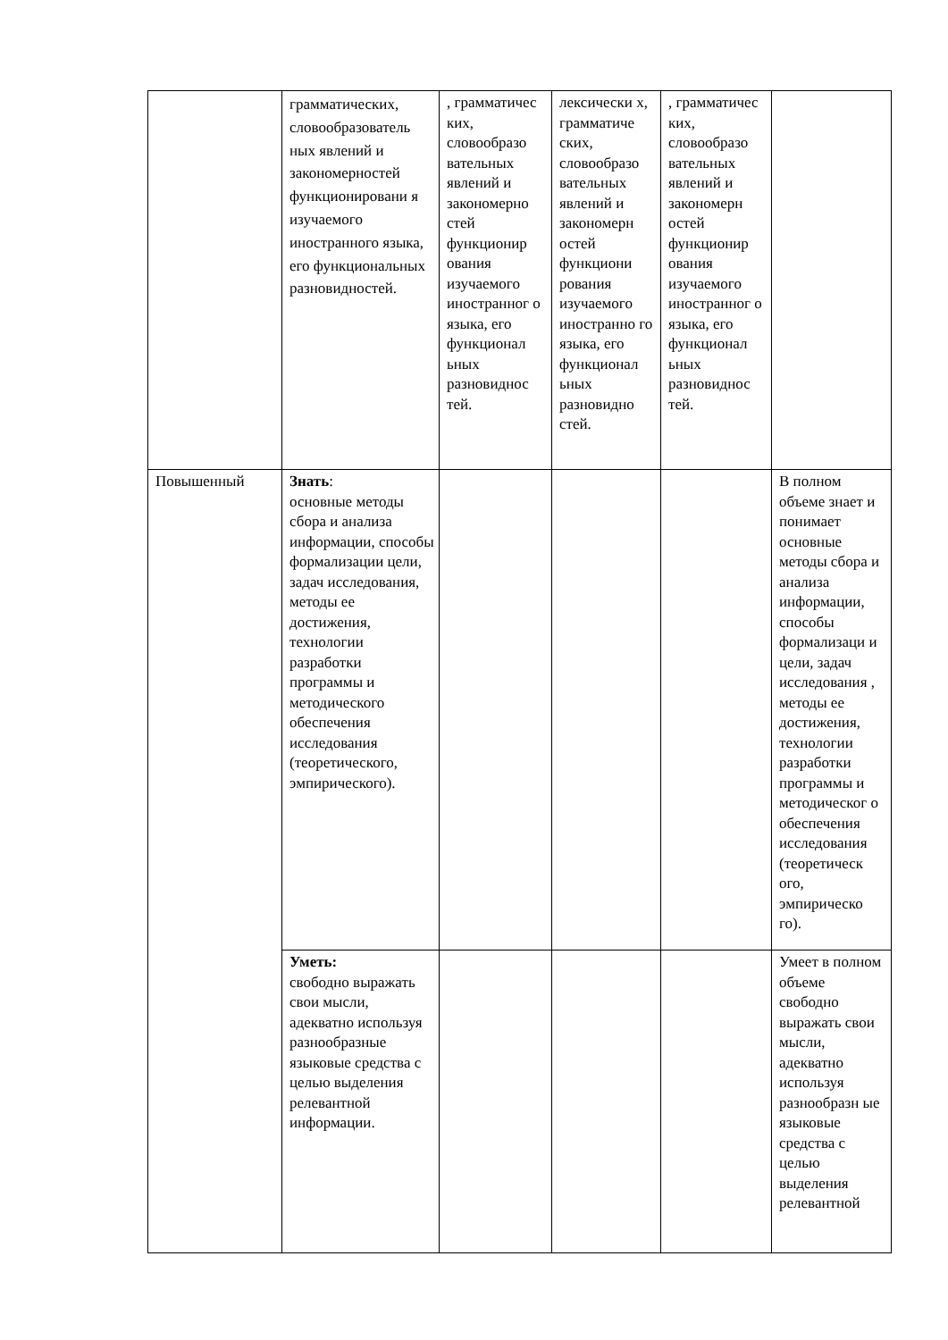| | грамматических, словообразователь ных явлений и закономерностей функционировани я изучаемого иностранного языка, его функциональных разновидностей. | , грамматичес ких, словообразо вательных явлений и закономерно стей функционир ования изучаемого иностранног о языка, его функционал ьных разновиднос тей. | лексически х, грамматиче ских, словообразо вательных явлений и закономерн остей функциони рования изучаемого иностранно го языка, его функционал ьных разновидно стей. | , грамматичес ких, словообразо вательных явлений и закономерн остей функционир ования изучаемого иностранног о языка, его функционал ьных разновиднос тей. | |
| Повышенный | Знать : основные методы сбора и анализа информации, способы формализации цели, задач исследования, методы ее достижения, технологии разработки программы и методического обеспечения исследования (теоретического, эмпирического). | | | | В полном объеме знает и понимает основные методы сбора и анализа информации, способы формализаци и цели, задач исследования , методы ее достижения, технологии разработки программы и методическог о обеспечения исследования (теоретическ ого, эмпирическо го). |
| | Уметь: свободно выражать свои мысли, адекватно используя разнообразные языковые средства с целью выделения релевантной информации. | | | | Умеет в полном объеме свободно выражать свои мысли, адекватно используя разнообразн ые языковые средства с целью выделения релевантной |